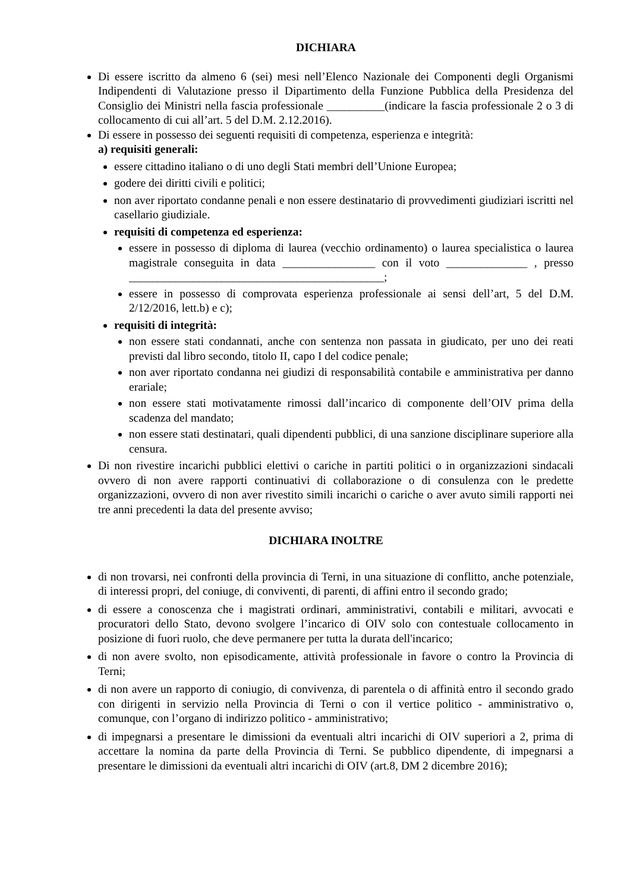DICHIARA
Di essere iscritto da almeno 6 (sei) mesi nell’Elenco Nazionale dei Componenti degli Organismi Indipendenti di Valutazione presso il Dipartimento della Funzione Pubblica della Presidenza del Consiglio dei Ministri nella fascia professionale __________(indicare la fascia professionale 2 o 3 di collocamento di cui all’art. 5 del D.M. 2.12.2016).
Di essere in possesso dei seguenti requisiti di competenza, esperienza e integrità:
a) requisiti generali:
essere cittadino italiano o di uno degli Stati membri dell’Unione Europea;
godere dei diritti civili e politici;
non aver riportato condanne penali e non essere destinatario di provvedimenti giudiziari iscritti nel casellario giudiziale.
requisiti di competenza ed esperienza:
essere in possesso di diploma di laurea (vecchio ordinamento) o laurea specialistica o laurea magistrale conseguita in data ________________ con il voto ______________ , presso ____________________________________________;
essere in possesso di comprovata esperienza professionale ai sensi dell’art, 5 del D.M. 2/12/2016, lett.b) e c);
requisiti di integrità:
non essere stati condannati, anche con sentenza non passata in giudicato, per uno dei reati previsti dal libro secondo, titolo II, capo I del codice penale;
non aver riportato condanna nei giudizi di responsabilità contabile e amministrativa per danno erariale;
non essere stati motivatamente rimossi dall’incarico di componente dell’OIV prima della scadenza del mandato;
non essere stati destinatari, quali dipendenti pubblici, di una sanzione disciplinare superiore alla censura.
Di non rivestire incarichi pubblici elettivi o cariche in partiti politici o in organizzazioni sindacali ovvero di non avere rapporti continuativi di collaborazione o di consulenza con le predette organizzazioni, ovvero di non aver rivestito simili incarichi o cariche o aver avuto simili rapporti nei tre anni precedenti la data del presente avviso;
DICHIARA INOLTRE
di non trovarsi, nei confronti della provincia di Terni, in una situazione di conflitto, anche potenziale, di interessi propri, del coniuge, di conviventi, di parenti, di affini entro il secondo grado;
di essere a conoscenza che i magistrati ordinari, amministrativi, contabili e militari, avvocati e procuratori dello Stato, devono svolgere l’incarico di OIV solo con contestuale collocamento in posizione di fuori ruolo, che deve permanere per tutta la durata dell'incarico;
di non avere svolto, non episodicamente, attività professionale in favore o contro la Provincia di Terni;
di non avere un rapporto di coniugio, di convivenza, di parentela o di affinità entro il secondo grado con dirigenti in servizio nella Provincia di Terni o con il vertice politico - amministrativo o, comunque, con l’organo di indirizzo politico - amministrativo;
di impegnarsi a presentare le dimissioni da eventuali altri incarichi di OIV superiori a 2, prima di accettare la nomina da parte della Provincia di Terni. Se pubblico dipendente, di impegnarsi a presentare le dimissioni da eventuali altri incarichi di OIV (art.8, DM 2 dicembre 2016);